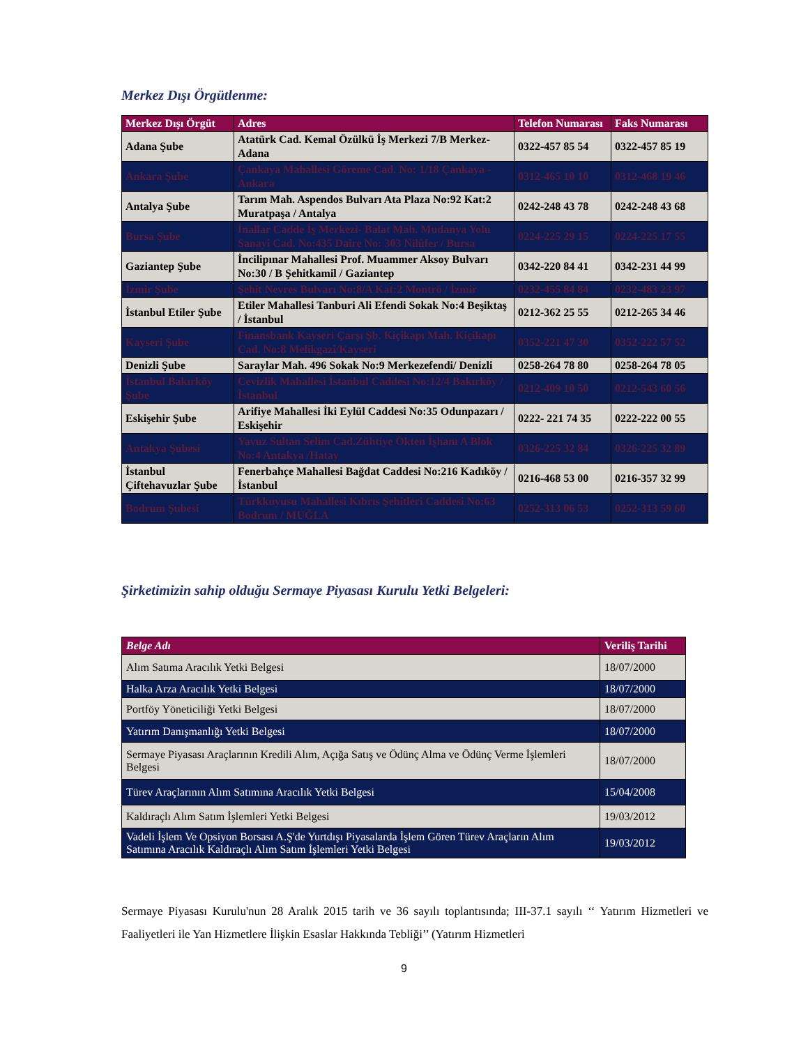Merkez Dışı Örgütlenme:
| Merkez Dışı Örgüt | Adres | Telefon Numarası | Faks Numarası |
| --- | --- | --- | --- |
| Adana Şube | Atatürk Cad. Kemal Özülkü İş Merkezi 7/B Merkez-Adana | 0322-457 85 54 | 0322-457 85 19 |
| Ankara Şube | Çankaya Mahallesi Göreme Cad. No: 1/18 Çankaya -Ankara | 0312-465 10 10 | 0312-468 19 46 |
| Antalya Şube | Tarım Mah. Aspendos Bulvarı Ata Plaza No:92 Kat:2 Muratpaşa / Antalya | 0242-248 43 78 | 0242-248 43 68 |
| Bursa Şube | İnallar Cadde İş Merkezi- Balat Mah. Mudanya Yolu Sanayi Cad. No:435 Daire No: 303 Nilüfer / Bursa | 0224-225 29 15 | 0224-225 17 55 |
| Gaziantep Şube | İncilipınar Mahallesi Prof. Muammer Aksoy Bulvarı No:30 / B Şehitkamil / Gaziantep | 0342-220 84 41 | 0342-231 44 99 |
| İzmir Şube | Şehit Nevres Bulvarı No:8/A Kat:2 Montrö / İzmir | 0232-455 84 84 | 0232-483 23 97 |
| İstanbul Etiler Şube | Etiler Mahallesi Tanburi Ali Efendi Sokak No:4 Beşiktaş / İstanbul | 0212-362 25 55 | 0212-265 34 46 |
| Kayseri Şube | Finansbank Kayseri Çarşı Şb. Kiçikapı Mah. Kiçikapı Cad. No:8 Melikgazi/Kayseri | 0352-221 47 30 | 0352-222 57 52 |
| Denizli Şube | Saraylar Mah. 496 Sokak No:9 Merkezefendi/ Denizli | 0258-264 78 80 | 0258-264 78 05 |
| İstanbul Bakırköy Şube | Cevizlik Mahallesi İstanbul Caddesi No:12/4 Bakırköy / İstanbul | 0212-409 10 50 | 0212-543 60 56 |
| Eskişehir Şube | Arifiye Mahallesi İki Eylül Caddesi No:35 Odunpazarı / Eskişehir | 0222- 221 74 35 | 0222-222 00 55 |
| Antakya Şubesi | Yavuz Sultan Selim Cad.Zühtiye Ökten İşhanı A Blok No:4 Antakya /Hatay | 0326-225 32 84 | 0326-225 32 89 |
| İstanbul Çiftehavuzlar Şube | Fenerbahçe Mahallesi Bağdat Caddesi No:216 Kadıköy / İstanbul | 0216-468 53 00 | 0216-357 32 99 |
| Bodrum Şubesi | Türkkuyusu Mahallesi Kıbrıs Şehitleri Caddesi No:63 Bodrum / MUĞLA | 0252-313 06 53 | 0252-313 59 60 |
Şirketimizin sahip olduğu Sermaye Piyasası Kurulu Yetki Belgeleri:
| Belge Adı | Veriliş Tarihi |
| --- | --- |
| Alım Satıma Aracılık Yetki Belgesi | 18/07/2000 |
| Halka Arza Aracılık Yetki Belgesi | 18/07/2000 |
| Portföy Yöneticiliği Yetki Belgesi | 18/07/2000 |
| Yatırım Danışmanlığı Yetki Belgesi | 18/07/2000 |
| Sermaye Piyasası Araçlarının Kredili Alım, Açığa Satış ve Ödünç Alma ve Ödünç Verme İşlemleri Belgesi | 18/07/2000 |
| Türev Araçlarının Alım Satımına Aracılık Yetki Belgesi | 15/04/2008 |
| Kaldıraçlı Alım Satım İşlemleri Yetki Belgesi | 19/03/2012 |
| Vadeli İşlem Ve Opsiyon Borsası A.Ş'de Yurtdışı Piyasalarda İşlem Gören Türev Araçların Alım Satımına Aracılık Kaldıraçlı Alım Satım İşlemleri Yetki Belgesi | 19/03/2012 |
Sermaye Piyasası Kurulu'nun 28 Aralık 2015 tarih ve 36 sayılı toplantısında; III-37.1 sayılı ‘‘ Yatırım Hizmetleri ve Faaliyetleri ile Yan Hizmetlere İlişkin Esaslar Hakkında Tebliği’’ (Yatırım Hizmetleri
9